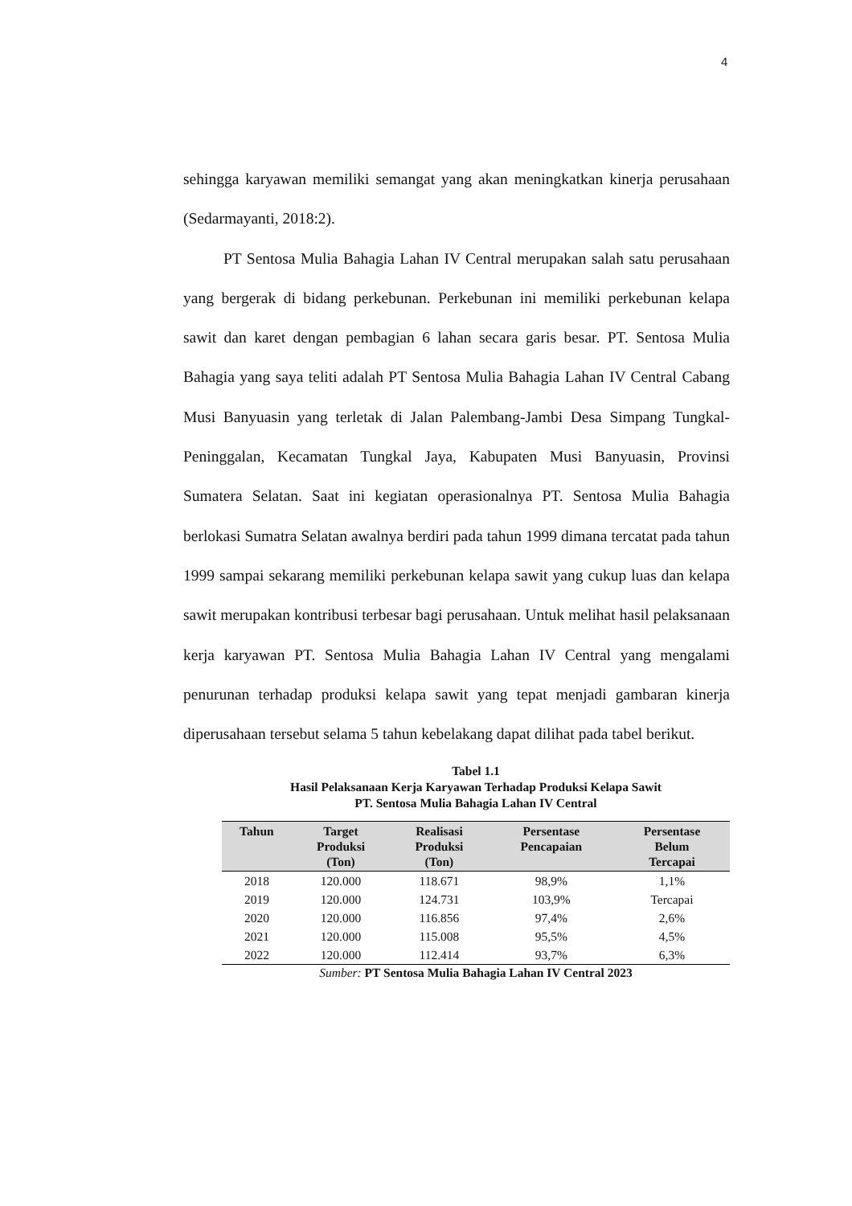4
sehingga karyawan memiliki semangat yang akan meningkatkan kinerja perusahaan (Sedarmayanti, 2018:2).
PT Sentosa Mulia Bahagia Lahan IV Central merupakan salah satu perusahaan yang bergerak di bidang perkebunan. Perkebunan ini memiliki perkebunan kelapa sawit dan karet dengan pembagian 6 lahan secara garis besar. PT. Sentosa Mulia Bahagia yang saya teliti adalah PT Sentosa Mulia Bahagia Lahan IV Central Cabang Musi Banyuasin yang terletak di Jalan Palembang-Jambi Desa Simpang Tungkal-Peninggalan, Kecamatan Tungkal Jaya, Kabupaten Musi Banyuasin, Provinsi Sumatera Selatan. Saat ini kegiatan operasionalnya PT. Sentosa Mulia Bahagia berlokasi Sumatra Selatan awalnya berdiri pada tahun 1999 dimana tercatat pada tahun 1999 sampai sekarang memiliki perkebunan kelapa sawit yang cukup luas dan kelapa sawit merupakan kontribusi terbesar bagi perusahaan. Untuk melihat hasil pelaksanaan kerja karyawan PT. Sentosa Mulia Bahagia Lahan IV Central yang mengalami penurunan terhadap produksi kelapa sawit yang tepat menjadi gambaran kinerja diperusahaan tersebut selama 5 tahun kebelakang dapat dilihat pada tabel berikut.
Tabel 1.1
Hasil Pelaksanaan Kerja Karyawan Terhadap Produksi Kelapa Sawit
PT. Sentosa Mulia Bahagia Lahan IV Central
| Tahun | Target Produksi (Ton) | Realisasi Produksi (Ton) | Persentase Pencapaian | Persentase Belum Tercapai |
| --- | --- | --- | --- | --- |
| 2018 | 120.000 | 118.671 | 98,9% | 1,1% |
| 2019 | 120.000 | 124.731 | 103,9% | Tercapai |
| 2020 | 120.000 | 116.856 | 97,4% | 2,6% |
| 2021 | 120.000 | 115.008 | 95,5% | 4,5% |
| 2022 | 120.000 | 112.414 | 93,7% | 6,3% |
Sumber: PT Sentosa Mulia Bahagia Lahan IV Central 2023